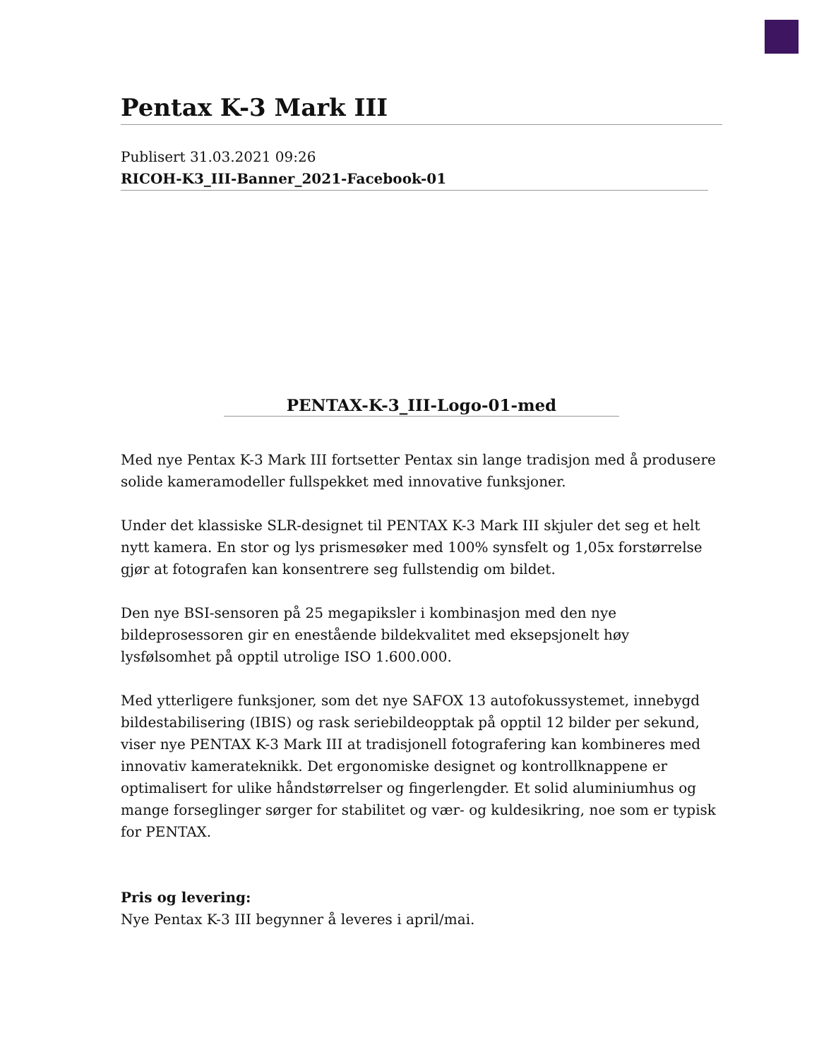Pentax K-3 Mark III
Publisert 31.03.2021 09:26
RICOH-K3_III-Banner_2021-Facebook-01
PENTAX-K-3_III-Logo-01-med
Med nye Pentax K-3 Mark III fortsetter Pentax sin lange tradisjon med å produsere solide kameramodeller fullspekket med innovative funksjoner.
Under det klassiske SLR-designet til PENTAX K-3 Mark III skjuler det seg et helt nytt kamera. En stor og lys prismesøker med 100% synsfelt og 1,05x forstørrelse gjør at fotografen kan konsentrere seg fullstendig om bildet.
Den nye BSI-sensoren på 25 megapiksler i kombinasjon med den nye bildeprosessoren gir en enestående bildekvalitet med eksepsjonelt høy lysfølsomhet på opptil utrolige ISO 1.600.000.
Med ytterligere funksjoner, som det nye SAFOX 13 autofokussystemet, innebygd bildestabilisering (IBIS) og rask seriebildeopptak på opptil 12 bilder per sekund, viser nye PENTAX K-3 Mark III at tradisjonell fotografering kan kombineres med innovativ kamerateknikk. Det ergonomiske designet og kontrollknappene er optimalisert for ulike håndstørrelser og fingerlengder. Et solid aluminiumhus og mange forseglinger sørger for stabilitet og vær- og kuldesikring, noe som er typisk for PENTAX.
Pris og levering:
Nye Pentax K-3 III begynner å leveres i april/mai.